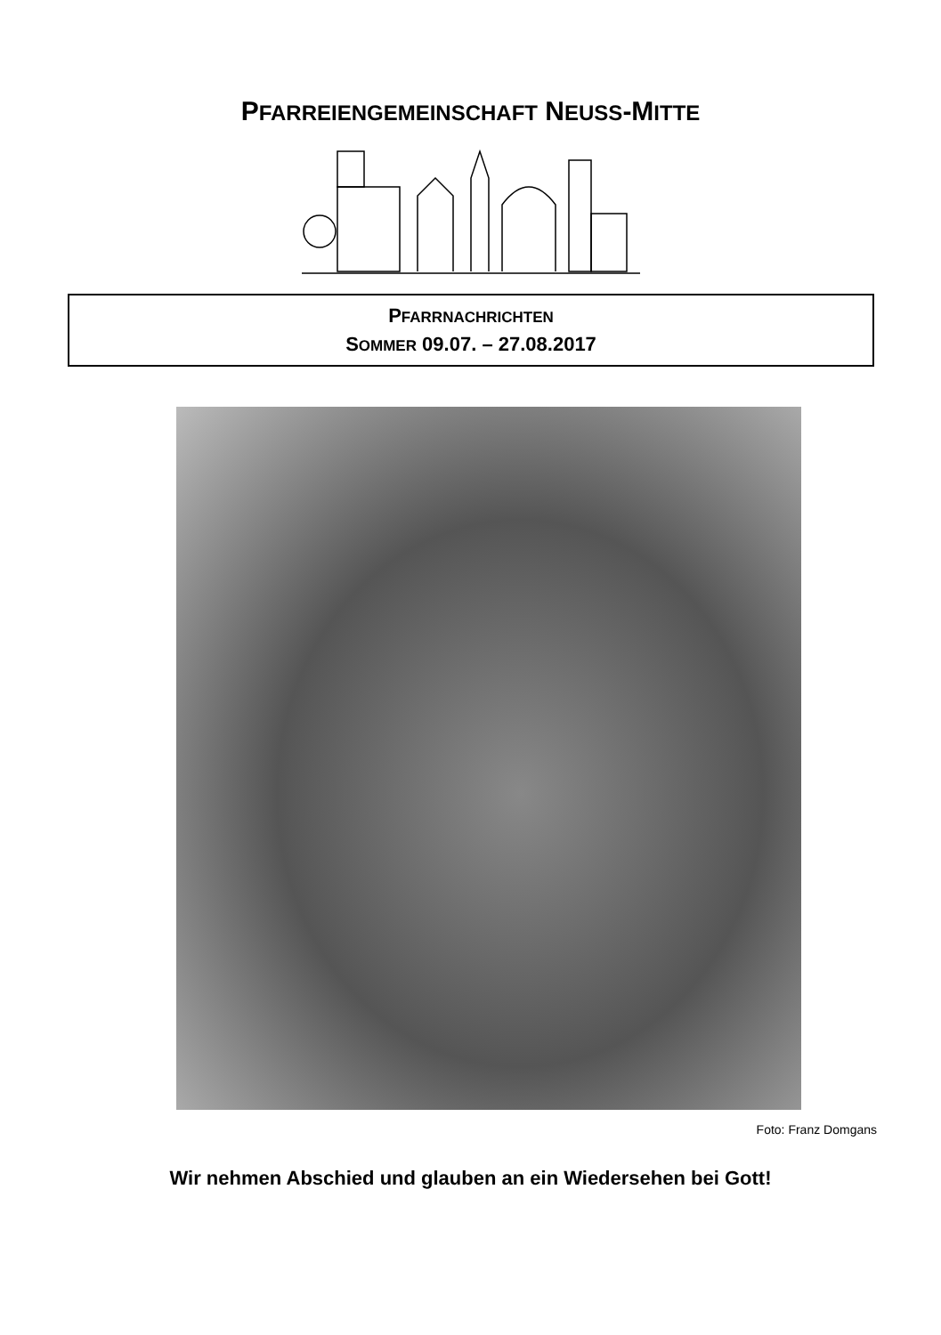PFARREIENGEMEINSCHAFT NEUSS-MITTE
PFARRNACHRICHTEN
SOMMER 09.07. – 27.08.2017
Foto: Franz Domgans
Wir nehmen Abschied und glauben an ein Wiedersehen bei Gott!